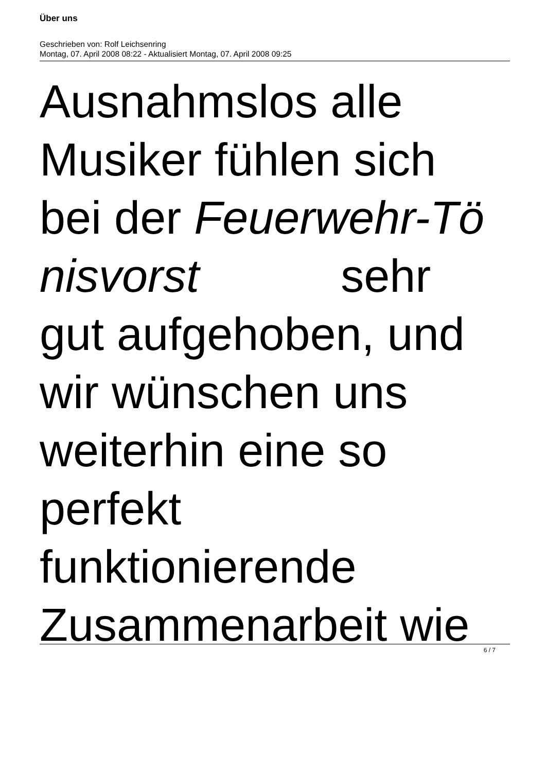Über uns
Geschrieben von: Rolf Leichsenring
Montag, 07. April 2008 08:22 - Aktualisiert Montag, 07. April 2008 09:25
Ausnahmslos alle
Musiker fühlen sich
bei der Feuerwehr-Tö
nisvorst sehr
gut aufgehoben, und
wir wünschen uns
weiterhin eine so
perfekt
funktionierende
Zusammenarbeit wie
6 / 7